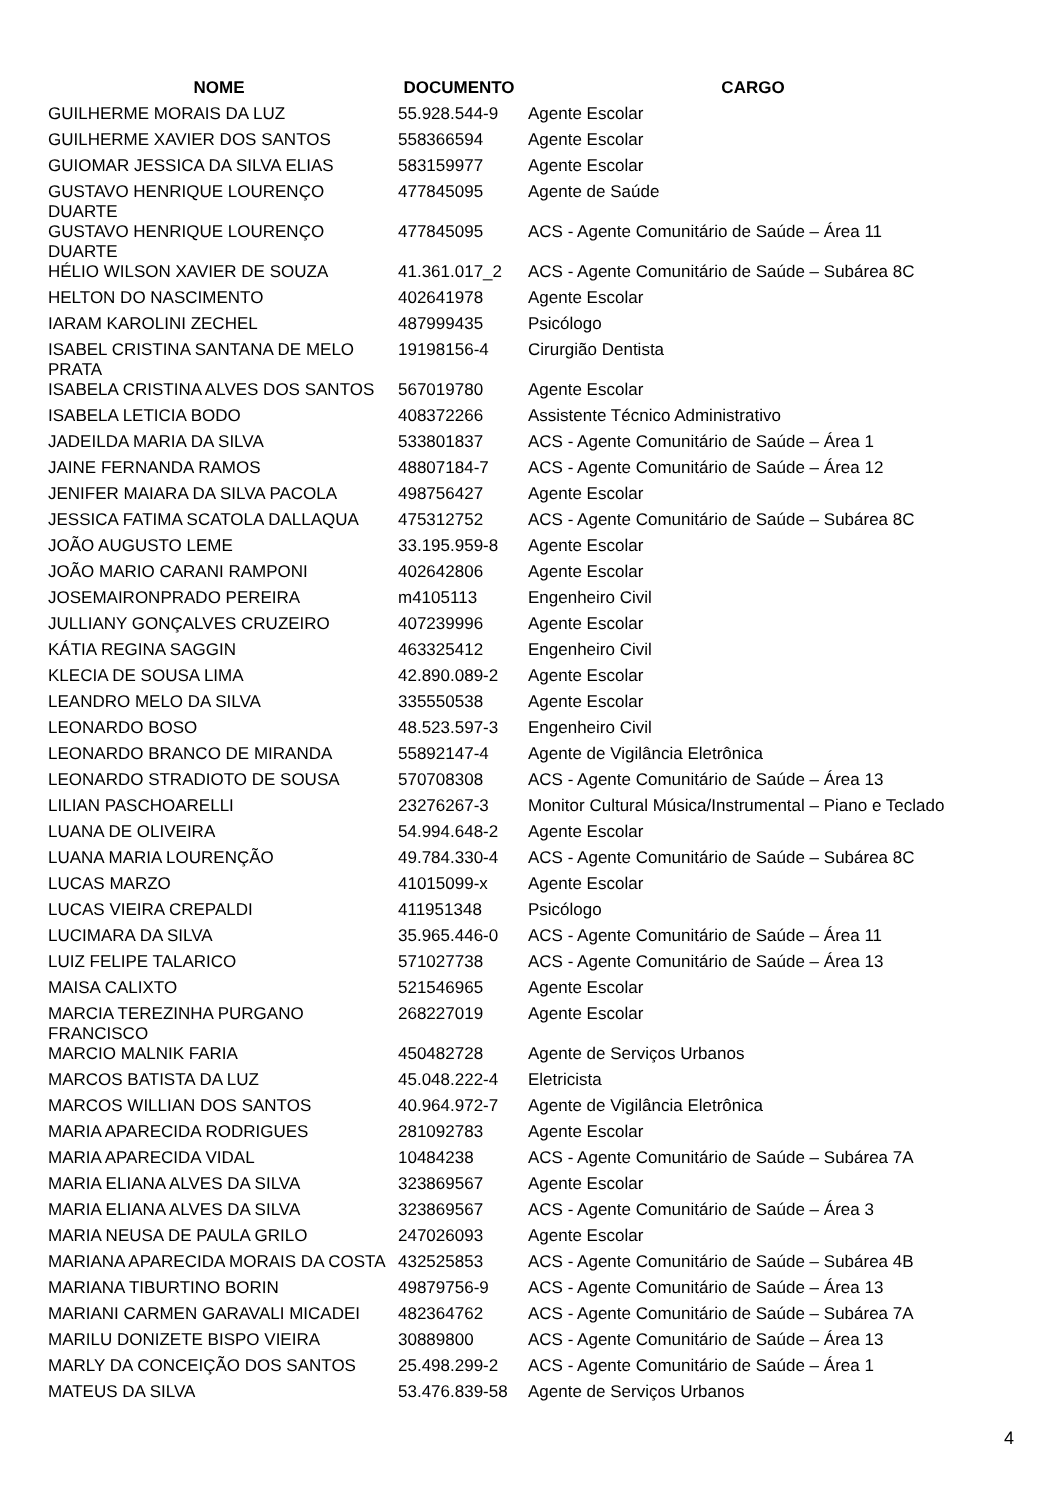| NOME | DOCUMENTO | CARGO |
| --- | --- | --- |
| GUILHERME MORAIS DA LUZ | 55.928.544-9 | Agente Escolar |
| GUILHERME XAVIER DOS SANTOS | 558366594 | Agente Escolar |
| GUIOMAR JESSICA DA SILVA ELIAS | 583159977 | Agente Escolar |
| GUSTAVO HENRIQUE LOURENÇO DUARTE | 477845095 | Agente de Saúde |
| GUSTAVO HENRIQUE LOURENÇO DUARTE | 477845095 | ACS - Agente Comunitário de Saúde – Área 11 |
| HÉLIO WILSON XAVIER DE SOUZA | 41.361.017_2 | ACS - Agente Comunitário de Saúde – Subárea 8C |
| HELTON DO NASCIMENTO | 402641978 | Agente Escolar |
| IARAM KAROLINI ZECHEL | 487999435 | Psicólogo |
| ISABEL CRISTINA SANTANA DE MELO PRATA | 19198156-4 | Cirurgião Dentista |
| ISABELA CRISTINA ALVES DOS SANTOS | 567019780 | Agente Escolar |
| ISABELA LETICIA BODO | 408372266 | Assistente Técnico Administrativo |
| JADEILDA MARIA DA SILVA | 533801837 | ACS - Agente Comunitário de Saúde – Área 1 |
| JAINE FERNANDA RAMOS | 48807184-7 | ACS - Agente Comunitário de Saúde – Área 12 |
| JENIFER MAIARA DA SILVA PACOLA | 498756427 | Agente Escolar |
| JESSICA FATIMA SCATOLA DALLAQUA | 475312752 | ACS - Agente Comunitário de Saúde – Subárea 8C |
| JOÃO AUGUSTO LEME | 33.195.959-8 | Agente Escolar |
| JOÃO MARIO CARANI RAMPONI | 402642806 | Agente Escolar |
| JOSEMAIRONPRADO PEREIRA | m4105113 | Engenheiro Civil |
| JULLIANY GONÇALVES CRUZEIRO | 407239996 | Agente Escolar |
| KÁTIA REGINA SAGGIN | 463325412 | Engenheiro Civil |
| KLECIA DE SOUSA LIMA | 42.890.089-2 | Agente Escolar |
| LEANDRO MELO DA SILVA | 335550538 | Agente Escolar |
| LEONARDO BOSO | 48.523.597-3 | Engenheiro Civil |
| LEONARDO BRANCO DE MIRANDA | 55892147-4 | Agente de Vigilância Eletrônica |
| LEONARDO STRADIOTO DE SOUSA | 570708308 | ACS - Agente Comunitário de Saúde – Área 13 |
| LILIAN PASCHOARELLI | 23276267-3 | Monitor Cultural Música/Instrumental – Piano e Teclado |
| LUANA DE OLIVEIRA | 54.994.648-2 | Agente Escolar |
| LUANA MARIA LOURENÇÃO | 49.784.330-4 | ACS - Agente Comunitário de Saúde – Subárea 8C |
| LUCAS MARZO | 41015099-x | Agente Escolar |
| LUCAS VIEIRA CREPALDI | 411951348 | Psicólogo |
| LUCIMARA DA SILVA | 35.965.446-0 | ACS - Agente Comunitário de Saúde – Área 11 |
| LUIZ FELIPE TALARICO | 571027738 | ACS - Agente Comunitário de Saúde – Área 13 |
| MAISA CALIXTO | 521546965 | Agente Escolar |
| MARCIA TEREZINHA PURGANO FRANCISCO | 268227019 | Agente Escolar |
| MARCIO MALNIK FARIA | 450482728 | Agente de Serviços Urbanos |
| MARCOS BATISTA DA LUZ | 45.048.222-4 | Eletricista |
| MARCOS WILLIAN DOS SANTOS | 40.964.972-7 | Agente de Vigilância Eletrônica |
| MARIA APARECIDA RODRIGUES | 281092783 | Agente Escolar |
| MARIA APARECIDA VIDAL | 10484238 | ACS - Agente Comunitário de Saúde – Subárea 7A |
| MARIA ELIANA ALVES DA SILVA | 323869567 | Agente Escolar |
| MARIA ELIANA ALVES DA SILVA | 323869567 | ACS - Agente Comunitário de Saúde – Área 3 |
| MARIA NEUSA DE PAULA GRILO | 247026093 | Agente Escolar |
| MARIANA APARECIDA MORAIS DA COSTA | 432525853 | ACS - Agente Comunitário de Saúde – Subárea 4B |
| MARIANA TIBURTINO BORIN | 49879756-9 | ACS - Agente Comunitário de Saúde – Área 13 |
| MARIANI CARMEN GARAVALI MICADEI | 482364762 | ACS - Agente Comunitário de Saúde – Subárea 7A |
| MARILU DONIZETE BISPO VIEIRA | 30889800 | ACS - Agente Comunitário de Saúde – Área 13 |
| MARLY DA CONCEIÇÃO DOS SANTOS | 25.498.299-2 | ACS - Agente Comunitário de Saúde – Área 1 |
| MATEUS DA SILVA | 53.476.839-58 | Agente de Serviços Urbanos |
4